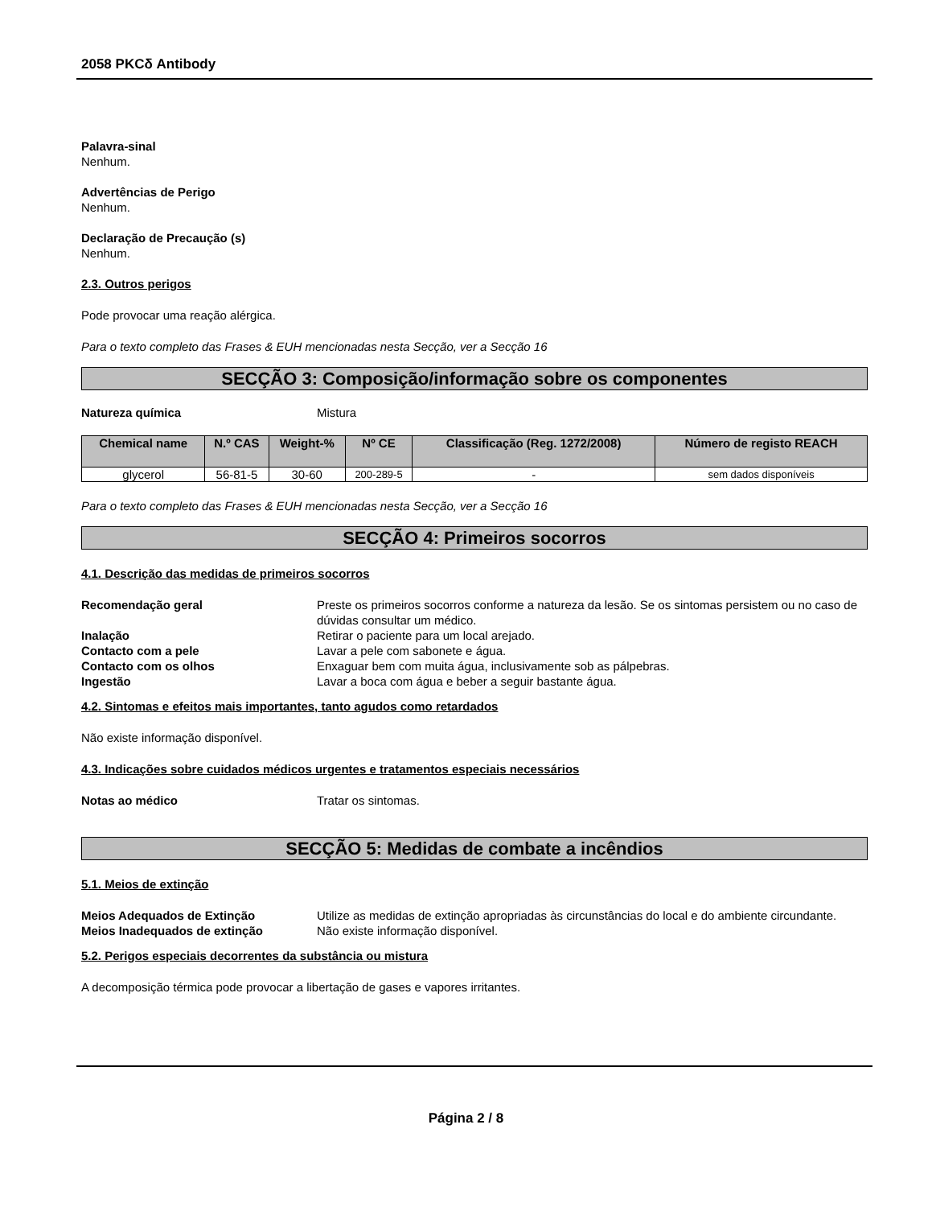2058 PKCδ Antibody
Palavra-sinal
Nenhum.
Advertências de Perigo
Nenhum.
Declaração de Precaução (s)
Nenhum.
2.3. Outros perigos
Pode provocar uma reação alérgica.
Para o texto completo das Frases & EUH mencionadas nesta Secção, ver a Secção 16
SECÇÃO 3: Composição/informação sobre os componentes
Natureza química Mistura
| Chemical name | N.º CAS | Weight-% | Nº CE | Classificação (Reg. 1272/2008) | Número de registo REACH |
| --- | --- | --- | --- | --- | --- |
| glycerol | 56-81-5 | 30-60 | 200-289-5 | - | sem dados disponíveis |
Para o texto completo das Frases & EUH mencionadas nesta Secção, ver a Secção 16
SECÇÃO 4: Primeiros socorros
4.1. Descrição das medidas de primeiros socorros
Recomendação geral Preste os primeiros socorros conforme a natureza da lesão. Se os sintomas persistem ou no caso de dúvidas consultar um médico.
Inalação Retirar o paciente para um local arejado.
Contacto com a pele Lavar a pele com sabonete e água.
Contacto com os olhos Enxaguar bem com muita água, inclusivamente sob as pálpebras.
Ingestão Lavar a boca com água e beber a seguir bastante água.
4.2. Sintomas e efeitos mais importantes, tanto agudos como retardados
Não existe informação disponível.
4.3. Indicações sobre cuidados médicos urgentes e tratamentos especiais necessários
Notas ao médico Tratar os sintomas.
SECÇÃO 5: Medidas de combate a incêndios
5.1. Meios de extinção
Meios Adequados de Extinção Utilize as medidas de extinção apropriadas às circunstâncias do local e do ambiente circundante.
Meios Inadequados de extinção Não existe informação disponível.
5.2. Perigos especiais decorrentes da substância ou mistura
A decomposição térmica pode provocar a libertação de gases e vapores irritantes.
Página 2 / 8